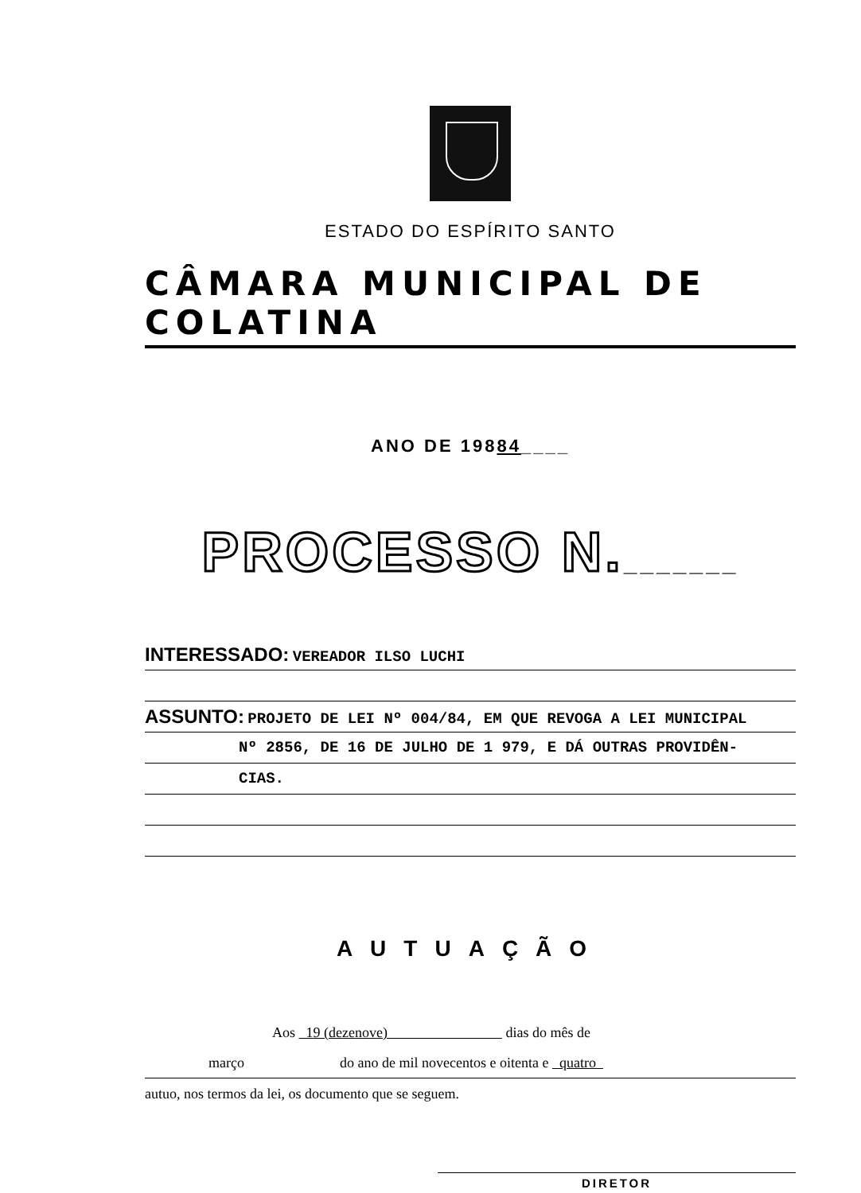ESTADO DO ESPÍRITO SANTO
CÂMARA MUNICIPAL DE COLATINA
ANO DE 19884____
PROCESSO N._______
INTERESSADO: VEREADOR ILSO LUCHI
ASSUNTO: PROJETO DE LEI Nº 004/84, EM QUE REVOGA A LEI MUNICIPAL
Nº 2856, DE 16 DE JULHO DE 1 979, E DÁ OUTRAS PROVIDÊN-
CIAS.
AUTUAÇÃO
Aos 19 (dezenove) dias do mês de
março do ano de mil novecentos e oitenta e quatro
autuo, nos termos da lei, os documento que se seguem.
DIRETOR